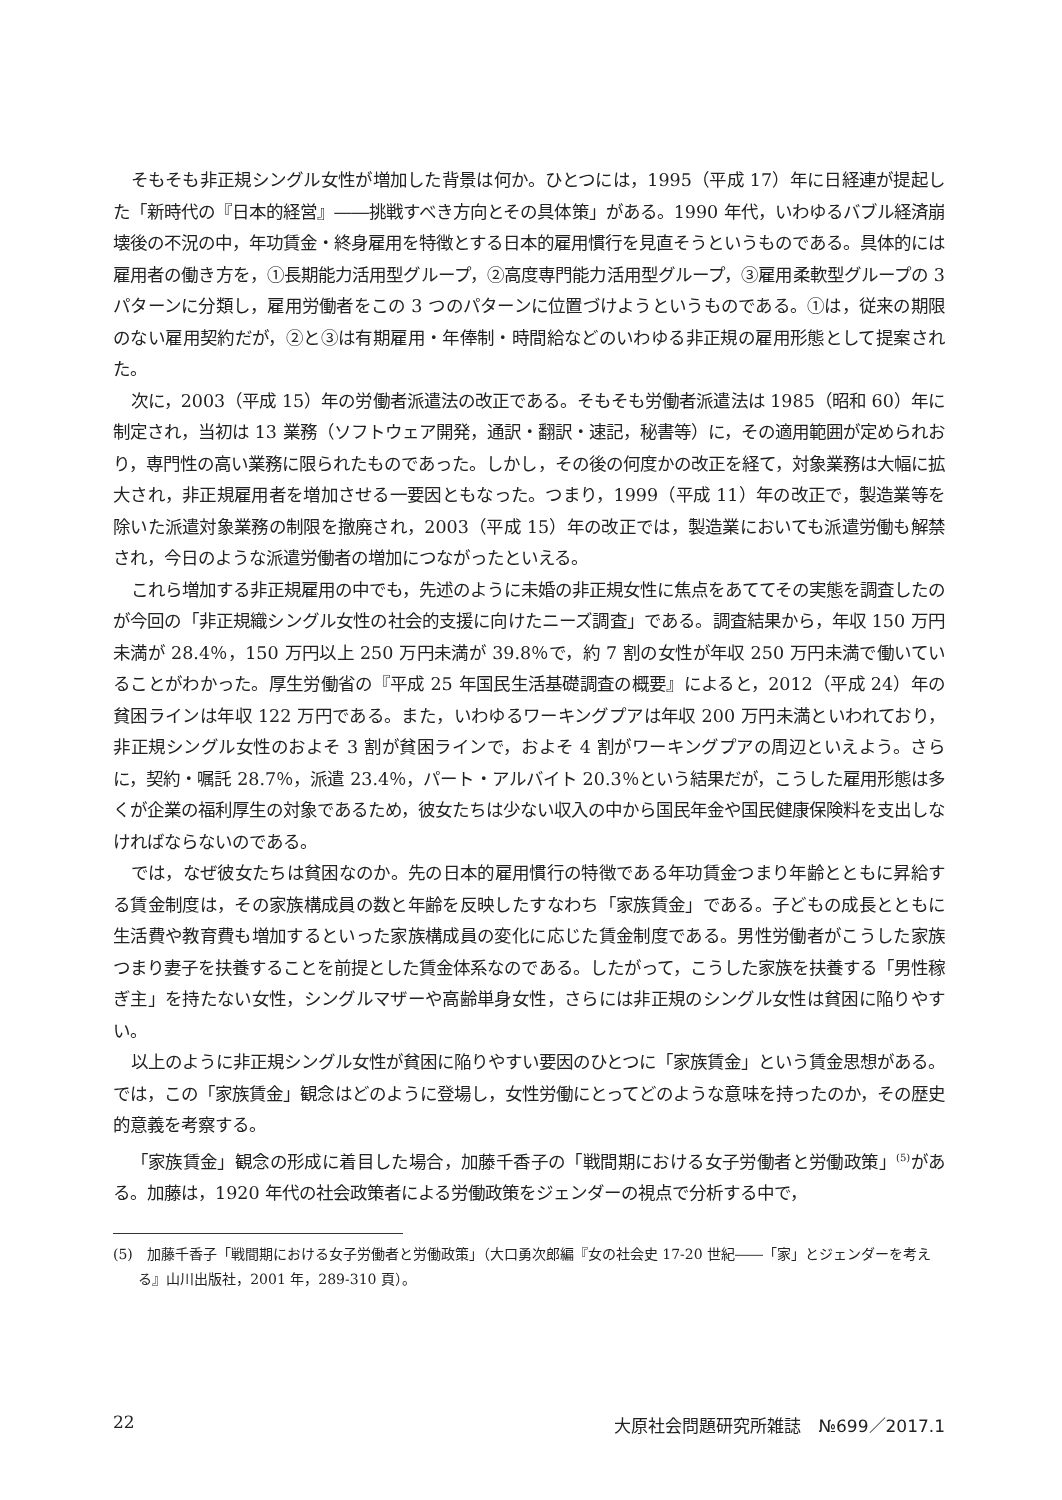そもそも非正規シングル女性が増加した背景は何か。ひとつには，1995（平成 17）年に日経連が提起した「新時代の『日本的経営』――挑戦すべき方向とその具体策」がある。1990 年代，いわゆるバブル経済崩壊後の不況の中，年功賃金・終身雇用を特徴とする日本的雇用慣行を見直そうというものである。具体的には雇用者の働き方を，①長期能力活用型グループ，②高度専門能力活用型グループ，③雇用柔軟型グループの 3 パターンに分類し，雇用労働者をこの 3 つのパターンに位置づけようというものである。①は，従来の期限のない雇用契約だが，②と③は有期雇用・年俸制・時間給などのいわゆる非正規の雇用形態として提案された。
次に，2003（平成 15）年の労働者派遣法の改正である。そもそも労働者派遣法は 1985（昭和 60）年に制定され，当初は 13 業務（ソフトウェア開発，通訳・翻訳・速記，秘書等）に，その適用範囲が定められおり，専門性の高い業務に限られたものであった。しかし，その後の何度かの改正を経て，対象業務は大幅に拡大され，非正規雇用者を増加させる一要因ともなった。つまり，1999（平成 11）年の改正で，製造業等を除いた派遣対象業務の制限を撤廃され，2003（平成 15）年の改正では，製造業においても派遣労働も解禁され，今日のような派遣労働者の増加につながったといえる。
これら増加する非正規雇用の中でも，先述のように未婚の非正規女性に焦点をあててその実態を調査したのが今回の「非正規織シングル女性の社会的支援に向けたニーズ調査」である。調査結果から，年収 150 万円未満が 28.4％，150 万円以上 250 万円未満が 39.8％で，約 7 割の女性が年収 250 万円未満で働いていることがわかった。厚生労働省の『平成 25 年国民生活基礎調査の概要』によると，2012（平成 24）年の貧困ラインは年収 122 万円である。また，いわゆるワーキングプアは年収 200 万円未満といわれており，非正規シングル女性のおよそ 3 割が貧困ラインで，およそ 4 割がワーキングプアの周辺といえよう。さらに，契約・嘱託 28.7％，派遣 23.4％，パート・アルバイト 20.3％という結果だが，こうした雇用形態は多くが企業の福利厚生の対象であるため，彼女たちは少ない収入の中から国民年金や国民健康保険料を支出しなければならないのである。
では，なぜ彼女たちは貧困なのか。先の日本的雇用慣行の特徴である年功賃金つまり年齢とともに昇給する賃金制度は，その家族構成員の数と年齢を反映したすなわち「家族賃金」である。子どもの成長とともに生活費や教育費も増加するといった家族構成員の変化に応じた賃金制度である。男性労働者がこうした家族つまり妻子を扶養することを前提とした賃金体系なのである。したがって，こうした家族を扶養する「男性稼ぎ主」を持たない女性，シングルマザーや高齢単身女性，さらには非正規のシングル女性は貧困に陥りやすい。
以上のように非正規シングル女性が貧困に陥りやすい要因のひとつに「家族賃金」という賃金思想がある。では，この「家族賃金」観念はどのように登場し，女性労働にとってどのような意味を持ったのか，その歴史的意義を考察する。
「家族賃金」観念の形成に着目した場合，加藤千香子の「戦間期における女子労働者と労働政策」<sup>(5)</sup>がある。加藤は，1920 年代の社会政策者による労働政策をジェンダーの視点で分析する中で，
(5)　加藤千香子「戦間期における女子労働者と労働政策」（大口勇次郎編『女の社会史 17-20 世紀――「家」とジェンダーを考える』山川出版社，2001 年，289-310 頁）。
22 大原社会問題研究所雑誌　№699／2017.1